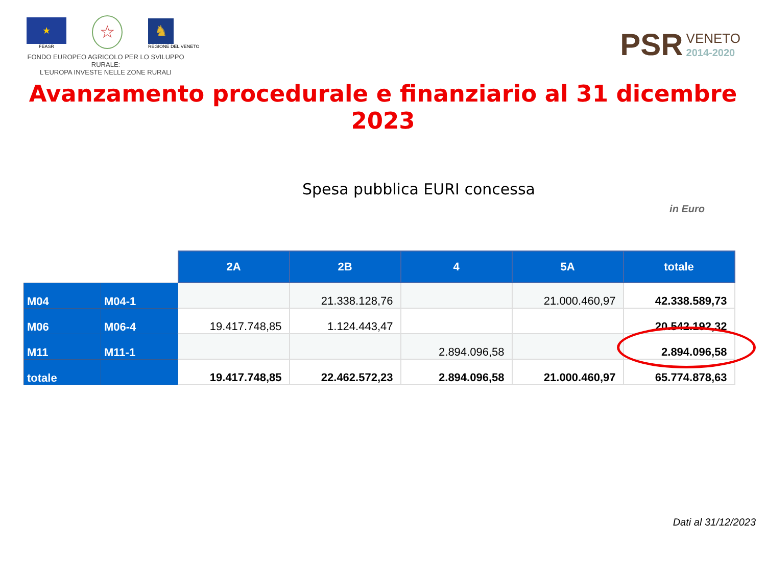★
FEASR
☆
♞
REGIONE DEL VENETO
FONDO EUROPEO AGRICOLO PER LO SVILUPPO RURALE:
L'EUROPA INVESTE NELLE ZONE RURALI
PSR VENETO
2014-2020
Avanzamento procedurale e finanziario al 31 dicembre 2023
Spesa pubblica EURI concessa
in Euro
| | | 2A | 2B | 4 | 5A | totale |
| M04 | M04-1 | | 21.338.128,76 | | 21.000.460,97 | 42.338.589,73 |
| M06 | M06-4 | 19.417.748,85 | 1.124.443,47 | | | 20.542.192,32 |
| M11 | M11-1 | | | 2.894.096,58 | | 2.894.096,58 |
| totale | | 19.417.748,85 | 22.462.572,23 | 2.894.096,58 | 21.000.460,97 | 65.774.878,63 |
Dati al 31/12/2023